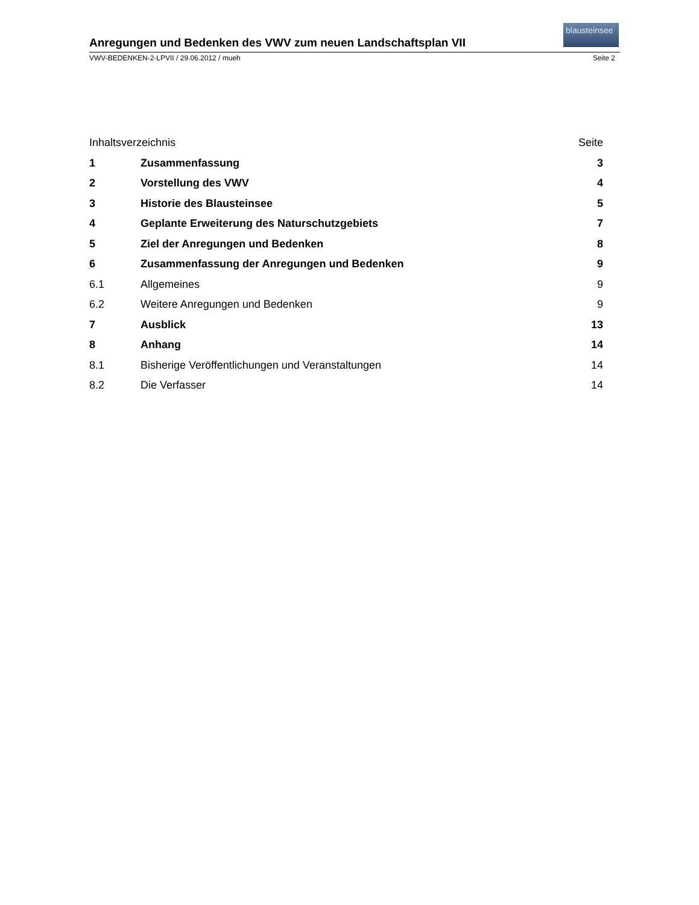blausteinsee
Anregungen und Bedenken des VWV zum neuen Landschaftsplan VII
VWV-BEDENKEN-2-LPVII / 29.06.2012 / mueh Seite 2
Inhaltsverzeichnis Seite
1 Zusammenfassung 3
2 Vorstellung des VWV 4
3 Historie des Blausteinsee 5
4 Geplante Erweiterung des Naturschutzgebiets 7
5 Ziel der Anregungen und Bedenken 8
6 Zusammenfassung der Anregungen und Bedenken 9
6.1 Allgemeines 9
6.2 Weitere Anregungen und Bedenken 9
7 Ausblick 13
8 Anhang 14
8.1 Bisherige Veröffentlichungen und Veranstaltungen 14
8.2 Die Verfasser 14